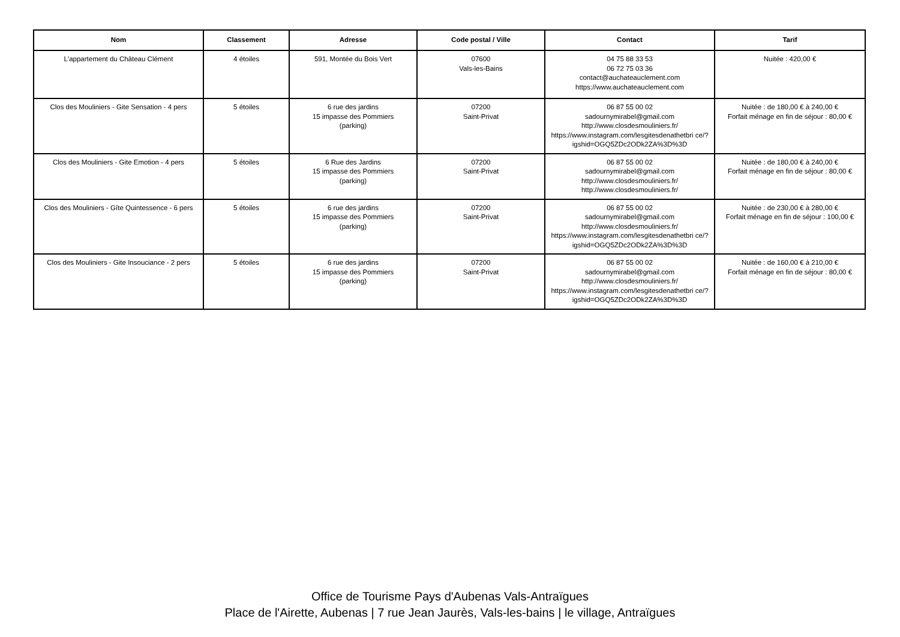| Nom | Classement | Adresse | Code postal / Ville | Contact | Tarif |
| --- | --- | --- | --- | --- | --- |
| L'appartement du Château Clément | 4 étoiles | 591, Montée du Bois Vert | 07600 Vals-les-Bains | 04 75 88 33 53 06 72 75 03 36 contact@auchateauclement.com https://www.auchateauclement.com | Nuitée : 420,00 € |
| Clos des Mouliniers - Gite Sensation - 4 pers | 5 étoiles | 6 rue des jardins 15 impasse des Pommiers (parking) | 07200 Saint-Privat | 06 87 55 00 02 sadournymirabel@gmail.com http://www.closdesmouliniers.fr/ https://www.instagram.com/lesgitesdenathetbri ce/?igshid=OGQ5ZDc2ODk2ZA%3D%3D | Nuitée : de 180,00 € à 240,00 € Forfait ménage en fin de séjour : 80,00 € |
| Clos des Mouliniers - Gite Emotion - 4 pers | 5 étoiles | 6 Rue des Jardins 15 impasse des Pommiers (parking) | 07200 Saint-Privat | 06 87 55 00 02 sadournymirabel@gmail.com http://www.closdesmouliniers.fr/ http://www.closdesmouliniers.fr/ | Nuitée : de 180,00 € à 240,00 € Forfait ménage en fin de séjour : 80,00 € |
| Clos des Mouliniers - Gîte Quintessence - 6 pers | 5 étoiles | 6 rue des jardins 15 impasse des Pommiers (parking) | 07200 Saint-Privat | 06 87 55 00 02 sadournymirabel@gmail.com http://www.closdesmouliniers.fr/ https://www.instagram.com/lesgitesdenathetbri ce/?igshid=OGQ5ZDc2ODk2ZA%3D%3D | Nuitée : de 230,00 € à 280,00 € Forfait ménage en fin de séjour : 100,00 € |
| Clos des Mouliniers - Gite Insouciance - 2 pers | 5 étoiles | 6 rue des jardins 15 impasse des Pommiers (parking) | 07200 Saint-Privat | 06 87 55 00 02 sadournymirabel@gmail.com http://www.closdesmouliniers.fr/ https://www.instagram.com/lesgitesdenathetbri ce/?igshid=OGQ5ZDc2ODk2ZA%3D%3D | Nuitée : de 160,00 € à 210,00 € Forfait ménage en fin de séjour : 80,00 € |
Office de Tourisme Pays d'Aubenas Vals-Antraïgues
Place de l'Airette, Aubenas | 7 rue Jean Jaurès, Vals-les-bains | le village, Antraïgues